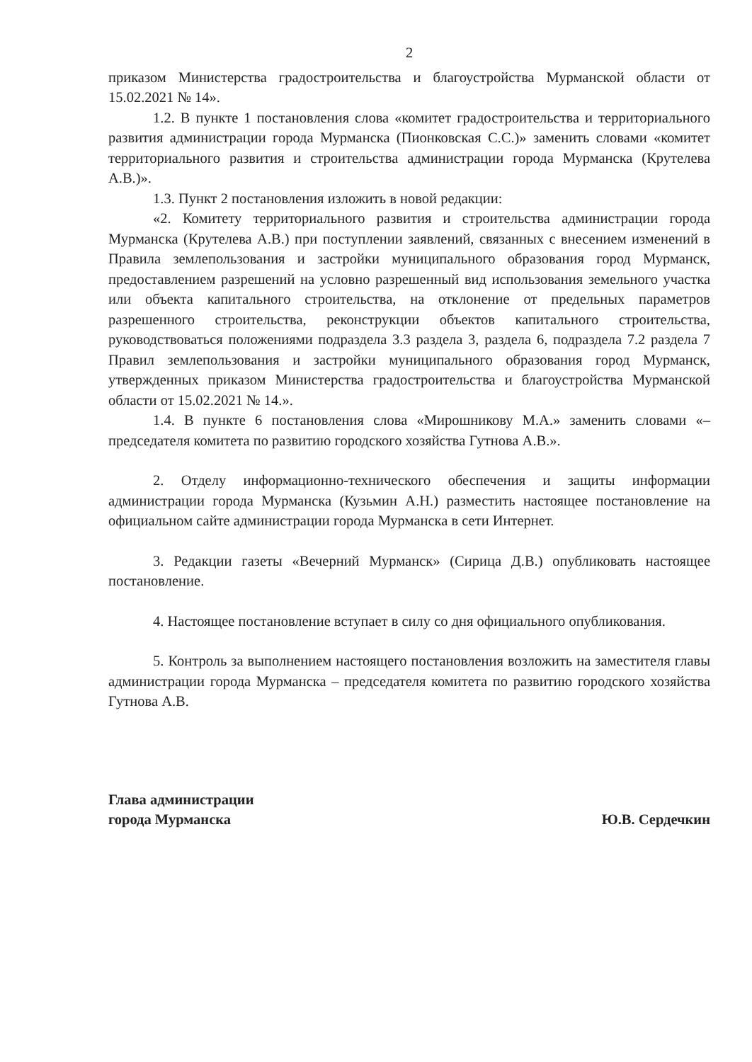2
приказом Министерства градостроительства и благоустройства Мурманской области от 15.02.2021 № 14».
1.2. В пункте 1 постановления слова «комитет градостроительства и территориального развития администрации города Мурманска (Пионковская С.С.)» заменить словами «комитет территориального развития и строительства администрации города Мурманска (Крутелева А.В.)».
1.3. Пункт 2 постановления изложить в новой редакции:
«2. Комитету территориального развития и строительства администрации города Мурманска (Крутелева А.В.) при поступлении заявлений, связанных с внесением изменений в Правила землепользования и застройки муниципального образования город Мурманск, предоставлением разрешений на условно разрешенный вид использования земельного участка или объекта капитального строительства, на отклонение от предельных параметров разрешенного строительства, реконструкции объектов капитального строительства, руководствоваться положениями подраздела 3.3 раздела 3, раздела 6, подраздела 7.2 раздела 7 Правил землепользования и застройки муниципального образования город Мурманск, утвержденных приказом Министерства градостроительства и благоустройства Мурманской области от 15.02.2021 № 14.».
1.4. В пункте 6 постановления слова «Мирошникову М.А.» заменить словами «– председателя комитета по развитию городского хозяйства Гутнова А.В.».
2. Отделу информационно-технического обеспечения и защиты информации администрации города Мурманска (Кузьмин А.Н.) разместить настоящее постановление на официальном сайте администрации города Мурманска в сети Интернет.
3. Редакции газеты «Вечерний Мурманск» (Сирица Д.В.) опубликовать настоящее постановление.
4. Настоящее постановление вступает в силу со дня официального опубликования.
5. Контроль за выполнением настоящего постановления возложить на заместителя главы администрации города Мурманска – председателя комитета по развитию городского хозяйства Гутнова А.В.
Глава администрации
города Мурманска
Ю.В. Сердечкин